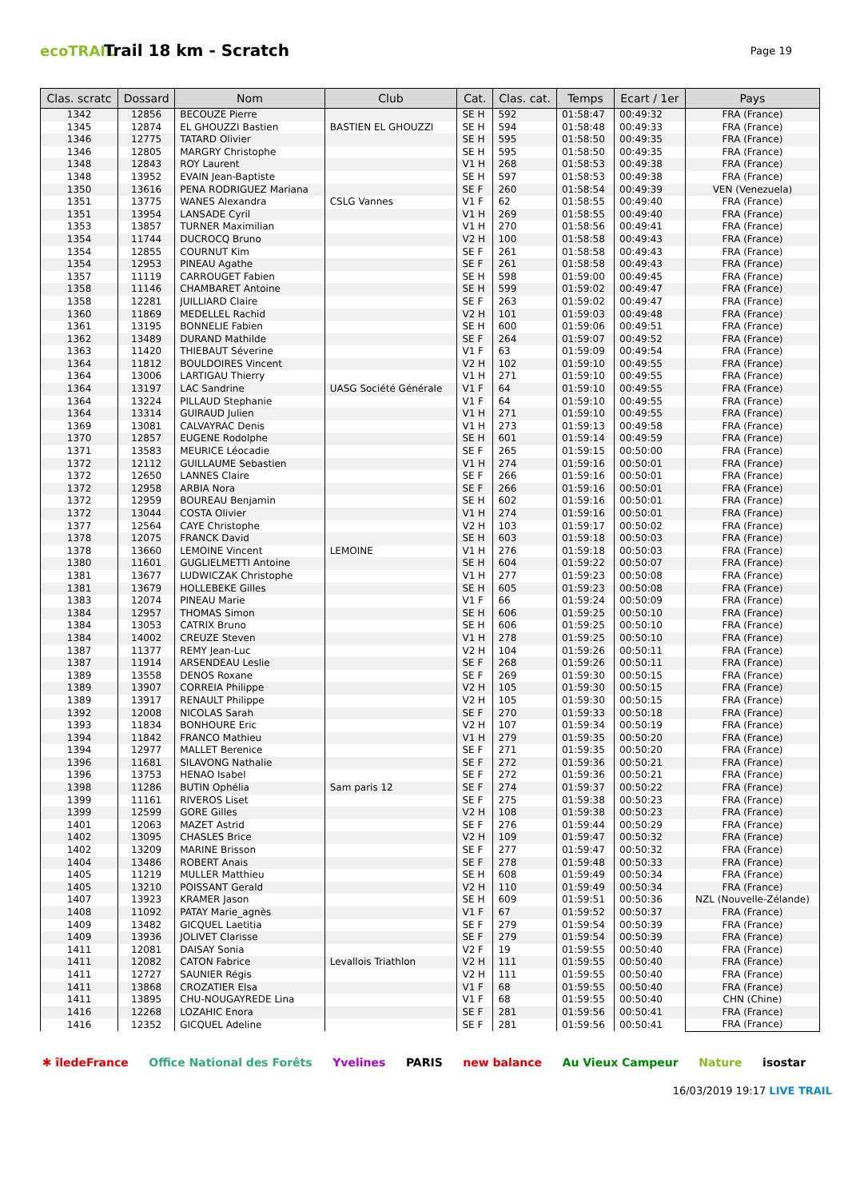ecoTRAIL
Trail 18 km - Scratch
Page 19
| Clas. scratc | Dossard | Nom | Club | Cat. | Clas. cat. | Temps | Ecart / 1er | Pays |
| --- | --- | --- | --- | --- | --- | --- | --- | --- |
| 1342 | 12856 | BECOUZE Pierre | | SE H | 592 | 01:58:47 | 00:49:32 | FRA (France) |
| 1345 | 12874 | EL GHOUZZI Bastien | BASTIEN EL GHOUZZI | SE H | 594 | 01:58:48 | 00:49:33 | FRA (France) |
| 1346 | 12775 | TATARD Olivier | | SE H | 595 | 01:58:50 | 00:49:35 | FRA (France) |
| 1346 | 12805 | MARGRY Christophe | | SE H | 595 | 01:58:50 | 00:49:35 | FRA (France) |
| 1348 | 12843 | ROY Laurent | | V1 H | 268 | 01:58:53 | 00:49:38 | FRA (France) |
| 1348 | 13952 | EVAIN Jean-Baptiste | | SE H | 597 | 01:58:53 | 00:49:38 | FRA (France) |
| 1350 | 13616 | PENA RODRIGUEZ Mariana | | SE F | 260 | 01:58:54 | 00:49:39 | VEN (Venezuela) |
| 1351 | 13775 | WANES Alexandra | CSLG Vannes | V1 F | 62 | 01:58:55 | 00:49:40 | FRA (France) |
| 1351 | 13954 | LANSADE Cyril | | V1 H | 269 | 01:58:55 | 00:49:40 | FRA (France) |
| 1353 | 13857 | TURNER Maximilian | | V1 H | 270 | 01:58:56 | 00:49:41 | FRA (France) |
| 1354 | 11744 | DUCROCQ Bruno | | V2 H | 100 | 01:58:58 | 00:49:43 | FRA (France) |
| 1354 | 12855 | COURNUT Kim | | SE F | 261 | 01:58:58 | 00:49:43 | FRA (France) |
| 1354 | 12953 | PINEAU Agathe | | SE F | 261 | 01:58:58 | 00:49:43 | FRA (France) |
| 1357 | 11119 | CARROUGET Fabien | | SE H | 598 | 01:59:00 | 00:49:45 | FRA (France) |
| 1358 | 11146 | CHAMBARET Antoine | | SE H | 599 | 01:59:02 | 00:49:47 | FRA (France) |
| 1358 | 12281 | JUILLIARD Claire | | SE F | 263 | 01:59:02 | 00:49:47 | FRA (France) |
| 1360 | 11869 | MEDELLEL Rachid | | V2 H | 101 | 01:59:03 | 00:49:48 | FRA (France) |
| 1361 | 13195 | BONNELIE Fabien | | SE H | 600 | 01:59:06 | 00:49:51 | FRA (France) |
| 1362 | 13489 | DURAND Mathilde | | SE F | 264 | 01:59:07 | 00:49:52 | FRA (France) |
| 1363 | 11420 | THIEBAUT Séverine | | V1 F | 63 | 01:59:09 | 00:49:54 | FRA (France) |
| 1364 | 11812 | BOULDOIRES Vincent | | V2 H | 102 | 01:59:10 | 00:49:55 | FRA (France) |
| 1364 | 13006 | LARTIGAU Thierry | | V1 H | 271 | 01:59:10 | 00:49:55 | FRA (France) |
| 1364 | 13197 | LAC Sandrine | UASG Société Générale | V1 F | 64 | 01:59:10 | 00:49:55 | FRA (France) |
| 1364 | 13224 | PILLAUD Stephanie | | V1 F | 64 | 01:59:10 | 00:49:55 | FRA (France) |
| 1364 | 13314 | GUIRAUD Julien | | V1 H | 271 | 01:59:10 | 00:49:55 | FRA (France) |
| 1369 | 13081 | CALVAYRAC Denis | | V1 H | 273 | 01:59:13 | 00:49:58 | FRA (France) |
| 1370 | 12857 | EUGENE Rodolphe | | SE H | 601 | 01:59:14 | 00:49:59 | FRA (France) |
| 1371 | 13583 | MEURICE Léocadie | | SE F | 265 | 01:59:15 | 00:50:00 | FRA (France) |
| 1372 | 12112 | GUILLAUME Sebastien | | V1 H | 274 | 01:59:16 | 00:50:01 | FRA (France) |
| 1372 | 12650 | LANNES Claire | | SE F | 266 | 01:59:16 | 00:50:01 | FRA (France) |
| 1372 | 12958 | ARBIA Nora | | SE F | 266 | 01:59:16 | 00:50:01 | FRA (France) |
| 1372 | 12959 | BOUREAU Benjamin | | SE H | 602 | 01:59:16 | 00:50:01 | FRA (France) |
| 1372 | 13044 | COSTA Olivier | | V1 H | 274 | 01:59:16 | 00:50:01 | FRA (France) |
| 1377 | 12564 | CAYE Christophe | | V2 H | 103 | 01:59:17 | 00:50:02 | FRA (France) |
| 1378 | 12075 | FRANCK David | | SE H | 603 | 01:59:18 | 00:50:03 | FRA (France) |
| 1378 | 13660 | LEMOINE Vincent | LEMOINE | V1 H | 276 | 01:59:18 | 00:50:03 | FRA (France) |
| 1380 | 11601 | GUGLIELMETTI Antoine | | SE H | 604 | 01:59:22 | 00:50:07 | FRA (France) |
| 1381 | 13677 | LUDWICZAK Christophe | | V1 H | 277 | 01:59:23 | 00:50:08 | FRA (France) |
| 1381 | 13679 | HOLLEBEKE Gilles | | SE H | 605 | 01:59:23 | 00:50:08 | FRA (France) |
| 1383 | 12074 | PINEAU Marie | | V1 F | 66 | 01:59:24 | 00:50:09 | FRA (France) |
| 1384 | 12957 | THOMAS Simon | | SE H | 606 | 01:59:25 | 00:50:10 | FRA (France) |
| 1384 | 13053 | CATRIX Bruno | | SE H | 606 | 01:59:25 | 00:50:10 | FRA (France) |
| 1384 | 14002 | CREUZE Steven | | V1 H | 278 | 01:59:25 | 00:50:10 | FRA (France) |
| 1387 | 11377 | REMY Jean-Luc | | V2 H | 104 | 01:59:26 | 00:50:11 | FRA (France) |
| 1387 | 11914 | ARSENDEAU Leslie | | SE F | 268 | 01:59:26 | 00:50:11 | FRA (France) |
| 1389 | 13558 | DENOS Roxane | | SE F | 269 | 01:59:30 | 00:50:15 | FRA (France) |
| 1389 | 13907 | CORREIA Philippe | | V2 H | 105 | 01:59:30 | 00:50:15 | FRA (France) |
| 1389 | 13917 | RENAULT Philippe | | V2 H | 105 | 01:59:30 | 00:50:15 | FRA (France) |
| 1392 | 12008 | NICOLAS Sarah | | SE F | 270 | 01:59:33 | 00:50:18 | FRA (France) |
| 1393 | 11834 | BONHOURE Eric | | V2 H | 107 | 01:59:34 | 00:50:19 | FRA (France) |
| 1394 | 11842 | FRANCO Mathieu | | V1 H | 279 | 01:59:35 | 00:50:20 | FRA (France) |
| 1394 | 12977 | MALLET Berenice | | SE F | 271 | 01:59:35 | 00:50:20 | FRA (France) |
| 1396 | 11681 | SILAVONG Nathalie | | SE F | 272 | 01:59:36 | 00:50:21 | FRA (France) |
| 1396 | 13753 | HENAO Isabel | | SE F | 272 | 01:59:36 | 00:50:21 | FRA (France) |
| 1398 | 11286 | BUTIN Ophélia | Sam paris 12 | SE F | 274 | 01:59:37 | 00:50:22 | FRA (France) |
| 1399 | 11161 | RIVEROS Liset | | SE F | 275 | 01:59:38 | 00:50:23 | FRA (France) |
| 1399 | 12599 | GORE Gilles | | V2 H | 108 | 01:59:38 | 00:50:23 | FRA (France) |
| 1401 | 12063 | MAZET Astrid | | SE F | 276 | 01:59:44 | 00:50:29 | FRA (France) |
| 1402 | 13095 | CHASLES Brice | | V2 H | 109 | 01:59:47 | 00:50:32 | FRA (France) |
| 1402 | 13209 | MARINE Brisson | | SE F | 277 | 01:59:47 | 00:50:32 | FRA (France) |
| 1404 | 13486 | ROBERT Anais | | SE F | 278 | 01:59:48 | 00:50:33 | FRA (France) |
| 1405 | 11219 | MULLER Matthieu | | SE H | 608 | 01:59:49 | 00:50:34 | FRA (France) |
| 1405 | 13210 | POISSANT Gerald | | V2 H | 110 | 01:59:49 | 00:50:34 | FRA (France) |
| 1407 | 13923 | KRAMER Jason | | SE H | 609 | 01:59:51 | 00:50:36 | NZL (Nouvelle-Zélande) |
| 1408 | 11092 | PATAY Marie_agnès | | V1 F | 67 | 01:59:52 | 00:50:37 | FRA (France) |
| 1409 | 13482 | GICQUEL Laetitia | | SE F | 279 | 01:59:54 | 00:50:39 | FRA (France) |
| 1409 | 13936 | JOLIVET Clarisse | | SE F | 279 | 01:59:54 | 00:50:39 | FRA (France) |
| 1411 | 12081 | DAISAY Sonia | | V2 F | 19 | 01:59:55 | 00:50:40 | FRA (France) |
| 1411 | 12082 | CATON Fabrice | Levallois Triathlon | V2 H | 111 | 01:59:55 | 00:50:40 | FRA (France) |
| 1411 | 12727 | SAUNIER Régis | | V2 H | 111 | 01:59:55 | 00:50:40 | FRA (France) |
| 1411 | 13868 | CROZATIER Elsa | | V1 F | 68 | 01:59:55 | 00:50:40 | FRA (France) |
| 1411 | 13895 | CHU-NOUGAYREDE Lina | | V1 F | 68 | 01:59:55 | 00:50:40 | CHN (Chine) |
| 1416 | 12268 | LOZAHIC Enora | | SE F | 281 | 01:59:56 | 00:50:41 | FRA (France) |
| 1416 | 12352 | GICQUEL Adeline | | SE F | 281 | 01:59:56 | 00:50:41 | FRA (France) |
✱ îledeFrance Office National des Forêts Yvelines PARIS new balance Au Vieux Campeur Nature isostar
16/03/2019 19:17 LIVE TRAIL